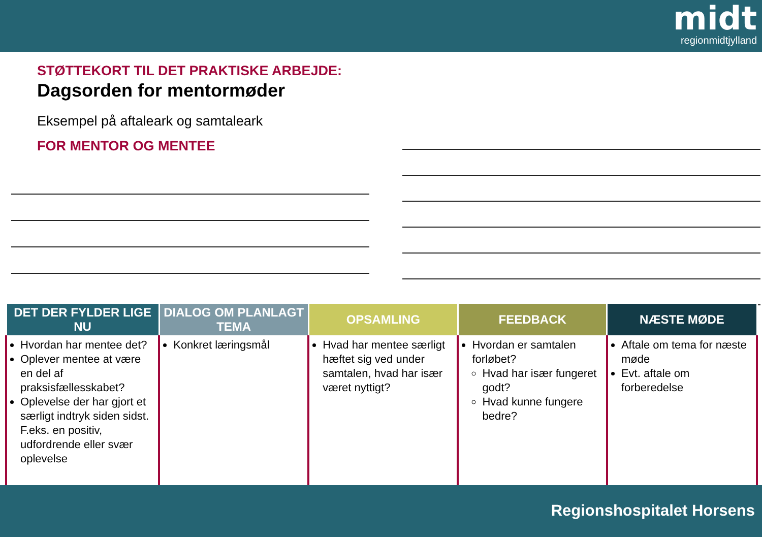midt
regionmidtjylland
STØTTEKORT TIL DET PRAKTISKE ARBEJDE:
Dagsorden for mentormøder
Eksempel på aftaleark og samtaleark
FOR MENTOR OG MENTEE
| DET DER FYLDER LIGE NU | DIALOG OM PLANLAGT TEMA | OPSAMLING | FEEDBACK | NÆSTE MØDE |
| --- | --- | --- | --- | --- |
| Hvordan har mentee det? Oplever mentee at være en del af praksisfællesskabet? Oplevelse der har gjort et særligt indtryk siden sidst. F.eks. en positiv, udfordrende eller svær oplevelse | Konkret læringsmål | Hvad har mentee særligt hæftet sig ved under samtalen, hvad har især været nyttigt? | Hvordan er samtalen forløbet? Hvad har især fungeret godt? Hvad kunne fungere bedre? | Aftale om tema for næste møde Evt. aftale om forberedelse |
Regionshospitalet Horsens